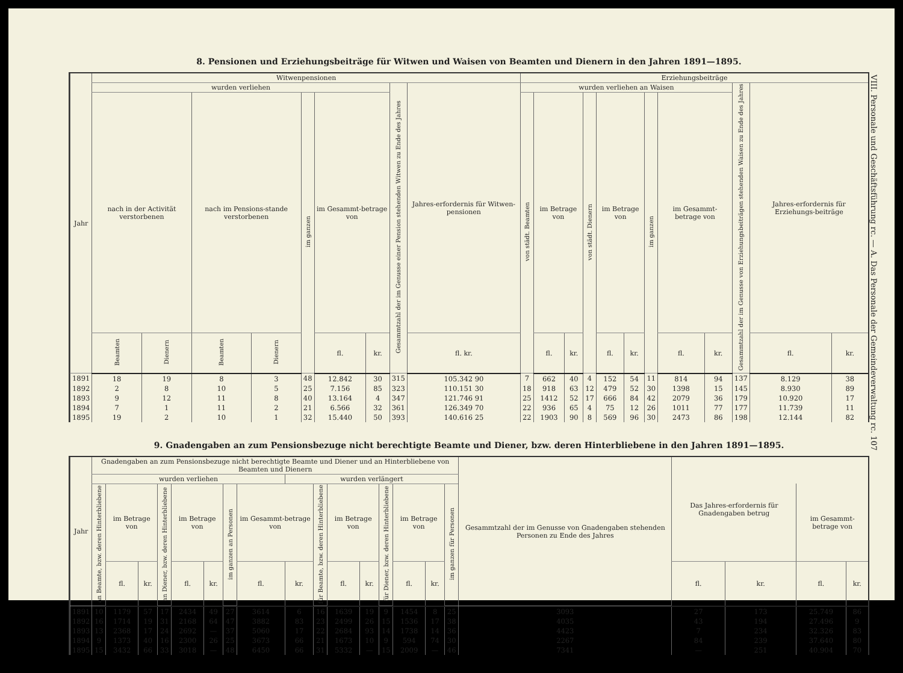8. Pensionen und Erziehungsbeiträge für Witwen und Waisen von Beamten und Dienern in den Jahren 1891—1895.
| Jahr | Witwenpensionen | | | | | | | | | Erziehungsbeiträge | | | | | | | | | | | |
| --- | --- | --- | --- | --- | --- | --- | --- | --- | --- | --- | --- | --- | --- | --- | --- | --- | --- | --- | --- | --- | --- |
| | wurden verliehen | | | | | | | Gesammtzahl der im Genusse einer Pension stehenden Witwen zu Ende des Jahres | Jahres-erfordernis für Witwen-pensionen | wurden verliehen an Waisen | | | | | | | | | Gesammtzahl der im Genusse von Erziehungsbeiträgen stehenden Waisen zu Ende des Jahres | Jahres-erfordernis für Erziehungs-beiträge | |
| | nach in der Activität verstorbenen | | nach im Pensions-stande verstorbenen | | im ganzen | im Gesammt-betrage von | | | | von städt. Beamten | im Betrage von | | von städt. Dienern | im Betrage von | | im ganzen | im Gesammt-betrage von | | | | |
| | Beamten | Dienern | Beamten | Dienern | | fl. | kr. | | fl. kr. | | fl. | kr. | | fl. | kr. | | fl. | kr. | | fl. | kr. |
| 1891 | 18 | 19 | 8 | 3 | 48 | 12.842 | 30 | 315 | 105.342 90 | 7 | 662 | 40 | 4 | 152 | 54 | 11 | 814 | 94 | 137 | 8.129 | 38 |
| 1892 | 2 | 8 | 10 | 5 | 25 | 7.156 | 85 | 323 | 110.151 30 | 18 | 918 | 63 | 12 | 479 | 52 | 30 | 1398 | 15 | 145 | 8.930 | 89 |
| 1893 | 9 | 12 | 11 | 8 | 40 | 13.164 | 4 | 347 | 121.746 91 | 25 | 1412 | 52 | 17 | 666 | 84 | 42 | 2079 | 36 | 179 | 10.920 | 17 |
| 1894 | 7 | 1 | 11 | 2 | 21 | 6.566 | 32 | 361 | 126.349 70 | 22 | 936 | 65 | 4 | 75 | 12 | 26 | 1011 | 77 | 177 | 11.739 | 11 |
| 1895 | 19 | 2 | 10 | 1 | 32 | 15.440 | 50 | 393 | 140.616 25 | 22 | 1903 | 90 | 8 | 569 | 96 | 30 | 2473 | 86 | 198 | 12.144 | 82 |
9. Gnadengaben an zum Pensionsbezuge nicht berechtigte Beamte und Diener, bzw. deren Hinterbliebene in den Jahren 1891—1895.
| Jahr | Gnadengaben an zum Pensionsbezuge nicht berechtigte Beamte und Diener und an Hinterbliebene von Beamten und Dienern | | | | | | | | | | | | | | | | Gesammtzahl der im Genusse von Gnadengaben stehenden Personen zu Ende des Jahres | Das Jahres-erfordernis für Gnadengaben betrug | | | |
| --- | --- | --- | --- | --- | --- | --- | --- | --- | --- | --- | --- | --- | --- | --- | --- | --- | --- | --- | --- | --- | --- |
| | wurden verliehen | | | | | | | | wurden verlängert | | | | | | | | | | | | |
| | an Beamte, bzw. deren Hinterbliebene | im Betrage von | | an Diener, bzw. deren Hinterbliebene | im Betrage von | | im ganzen an Personen | im Gesammt-betrage von | | für Beamte, bzw. deren Hinterbliebene | im Betrage von | | für Diener, bzw. deren Hinterbliebene | im Betrage von | | im ganzen für Personen | | | | im Gesammt-betrage von | |
| | | fl. | kr. | | fl. | kr. | | fl. | kr. | | fl. | kr. | | fl. | kr. | | | fl. | kr. | fl. | kr. |
| 1891 | 10 | 1179 | 57 | 17 | 2434 | 49 | 27 | 3614 | 6 | 16 | 1639 | 19 | 9 | 1454 | 8 | 25 | 3093 | 27 | 173 | 25.749 | 86 |
| 1892 | 16 | 1714 | 19 | 31 | 2168 | 64 | 47 | 3882 | 83 | 23 | 2499 | 26 | 15 | 1536 | 17 | 38 | 4035 | 43 | 194 | 27.496 | 9 |
| 1893 | 13 | 2368 | 17 | 24 | 2692 | — | 37 | 5060 | 17 | 22 | 2684 | 93 | 14 | 1738 | 14 | 36 | 4423 | 7 | 234 | 32.326 | 83 |
| 1894 | 9 | 1373 | 40 | 16 | 2300 | 26 | 25 | 3673 | 66 | 21 | 1673 | 10 | 9 | 594 | 74 | 30 | 2267 | 84 | 239 | 37.640 | 80 |
| 1895 | 15 | 3432 | 66 | 33 | 3018 | — | 48 | 6450 | 66 | 31 | 5332 | — | 15 | 2009 | — | 46 | 7341 | — | 251 | 40.904 | 70 |
VIII. Personale und Geschäftsführung rc. — A. Das Personale der Gemeindeverwaltung rc. 107